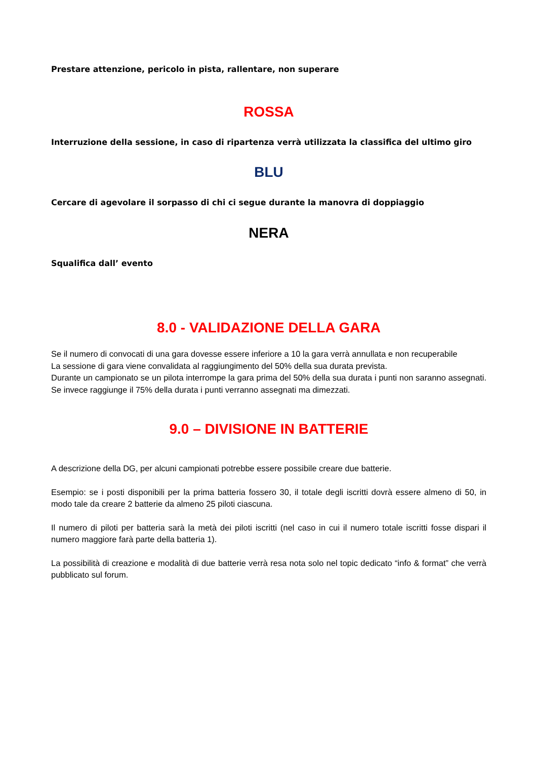Prestare attenzione, pericolo in pista, rallentare, non superare
ROSSA
Interruzione della sessione, in caso di ripartenza verrà utilizzata la classifica del ultimo giro
BLU
Cercare di agevolare il sorpasso di chi ci segue durante la manovra di doppiaggio
NERA
Squalifica dall’ evento
8.0 - VALIDAZIONE DELLA GARA
Se il numero di convocati di una gara dovesse essere inferiore a 10 la gara verrà annullata e non recuperabile
La sessione di gara viene convalidata al raggiungimento del 50% della sua durata prevista.
Durante un campionato se un pilota interrompe la gara prima del 50% della sua durata i punti non saranno assegnati. Se invece raggiunge il 75% della durata i punti verranno assegnati ma dimezzati.
9.0 – DIVISIONE IN BATTERIE
A descrizione della DG, per alcuni campionati potrebbe essere possibile creare due batterie.
Esempio: se i posti disponibili per la prima batteria fossero 30, il totale degli iscritti dovrà essere almeno di 50, in modo tale da creare 2 batterie da almeno 25 piloti ciascuna.
Il numero di piloti per batteria sarà la metà dei piloti iscritti (nel caso in cui il numero totale iscritti fosse dispari il numero maggiore farà parte della batteria 1).
La possibilità di creazione e modalità di due batterie verrà resa nota solo nel topic dedicato “info & format” che verrà pubblicato sul forum.